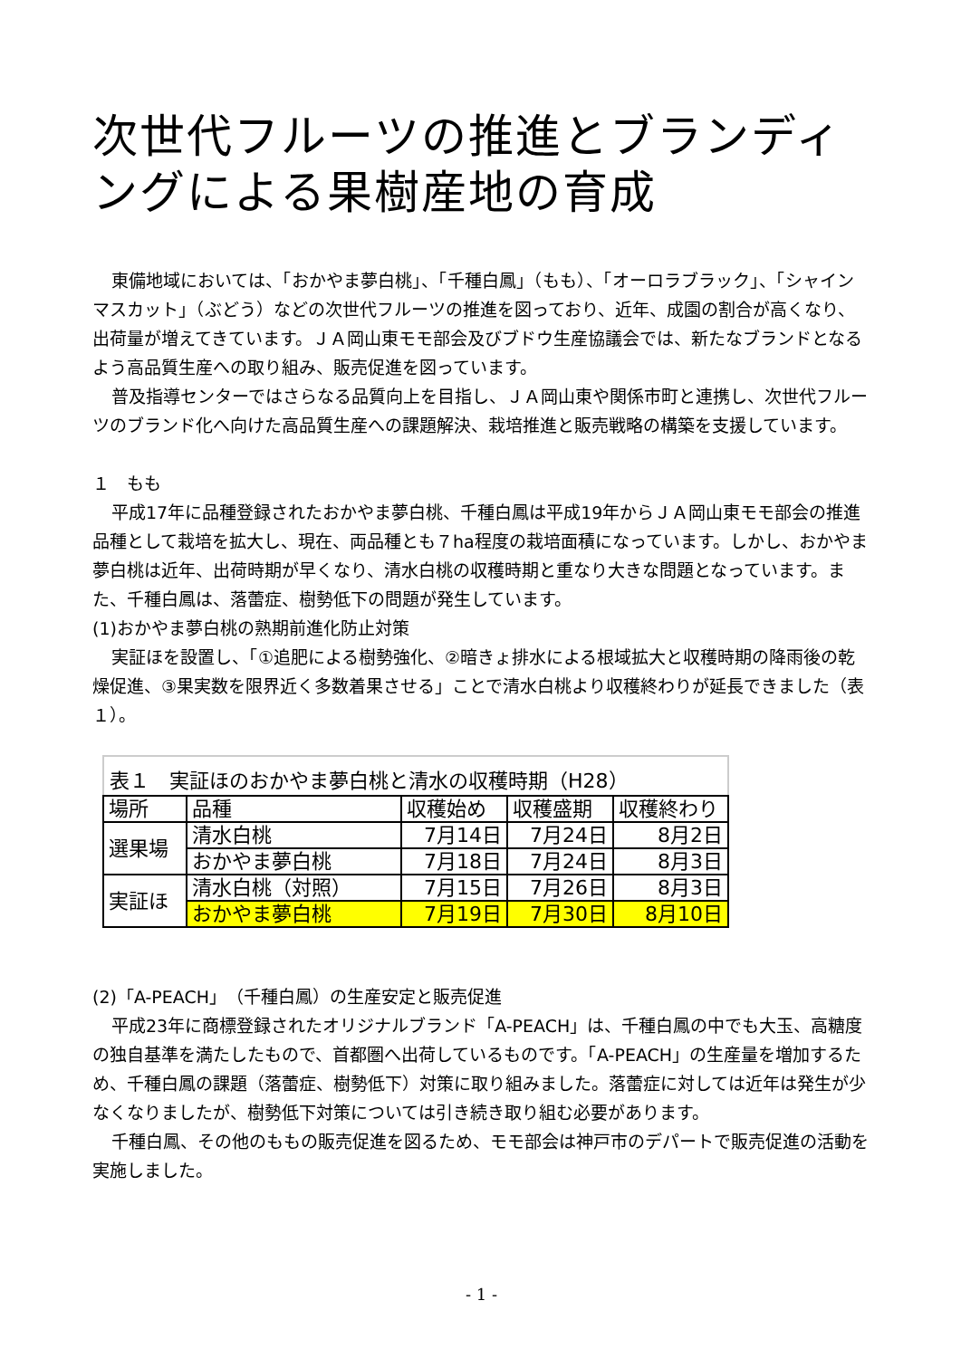次世代フルーツの推進とブランディングによる果樹産地の育成
東備地域においては、「おかやま夢白桃」、「千種白鳳」（もも）、「オーロラブラック」、「シャインマスカット」（ぶどう）などの次世代フルーツの推進を図っており、近年、成園の割合が高くなり、出荷量が増えてきています。ＪＡ岡山東モモ部会及びブドウ生産協議会では、新たなブランドとなるよう高品質生産への取り組み、販売促進を図っています。
普及指導センターではさらなる品質向上を目指し、ＪＡ岡山東や関係市町と連携し、次世代フルーツのブランド化へ向けた高品質生産への課題解決、栽培推進と販売戦略の構築を支援しています。
１　もも
平成17年に品種登録されたおかやま夢白桃、千種白鳳は平成19年からＪＡ岡山東モモ部会の推進品種として栽培を拡大し、現在、両品種とも７ha程度の栽培面積になっています。しかし、おかやま夢白桃は近年、出荷時期が早くなり、清水白桃の収穫時期と重なり大きな問題となっています。また、千種白鳳は、落蕾症、樹勢低下の問題が発生しています。
(1)おかやま夢白桃の熟期前進化防止対策
実証ほを設置し、「①追肥による樹勢強化、②暗きょ排水による根域拡大と収穫時期の降雨後の乾燥促進、③果実数を限界近く多数着果させる」ことで清水白桃より収穫終わりが延長できました（表１）。
表１ 実証ほのおかやま夢白桃と清水の収穫時期（H28）
| 場所 | 品種 | 収穫始め | 収穫盛期 | 収穫終わり |
| 選果場 | 清水白桃 | 7月14日 | 7月24日 | 8月2日 |
| | おかやま夢白桃 | 7月18日 | 7月24日 | 8月3日 |
| 実証ほ | 清水白桃（対照） | 7月15日 | 7月26日 | 8月3日 |
| | おかやま夢白桃 | 7月19日 | 7月30日 | 8月10日 |
(2)「A-PEACH」（千種白鳳）の生産安定と販売促進
平成23年に商標登録されたオリジナルブランド「A-PEACH」は、千種白鳳の中でも大玉、高糖度の独自基準を満たしたもので、首都圏へ出荷しているものです。「A-PEACH」の生産量を増加するため、千種白鳳の課題（落蕾症、樹勢低下）対策に取り組みました。落蕾症に対しては近年は発生が少なくなりましたが、樹勢低下対策については引き続き取り組む必要があります。
千種白鳳、その他のももの販売促進を図るため、モモ部会は神戸市のデパートで販売促進の活動を実施しました。
- 1 -